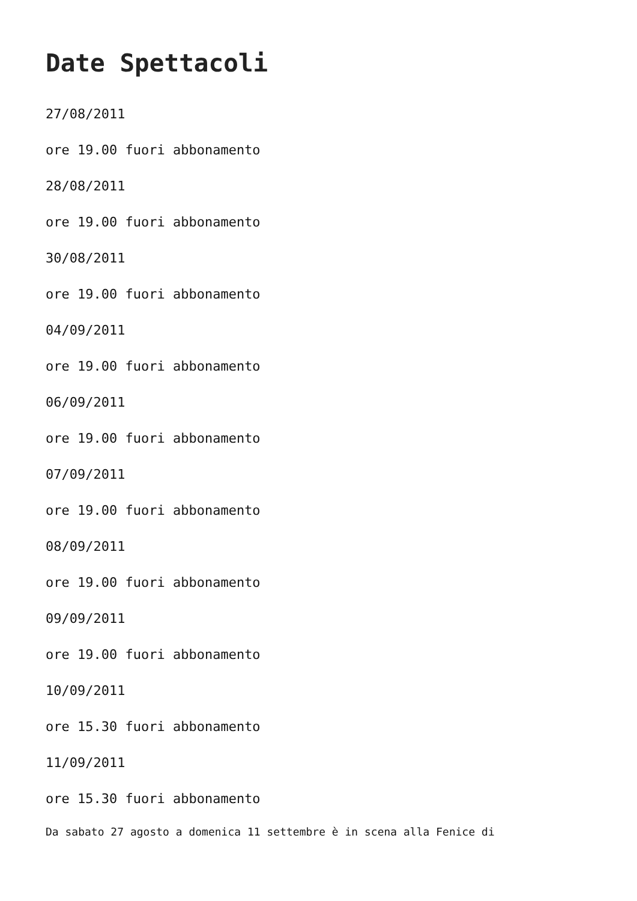Date Spettacoli
27/08/2011
ore 19.00 fuori abbonamento
28/08/2011
ore 19.00 fuori abbonamento
30/08/2011
ore 19.00 fuori abbonamento
04/09/2011
ore 19.00 fuori abbonamento
06/09/2011
ore 19.00 fuori abbonamento
07/09/2011
ore 19.00 fuori abbonamento
08/09/2011
ore 19.00 fuori abbonamento
09/09/2011
ore 19.00 fuori abbonamento
10/09/2011
ore 15.30 fuori abbonamento
11/09/2011
ore 15.30 fuori abbonamento
Da sabato 27 agosto a domenica 11 settembre è in scena alla Fenice di